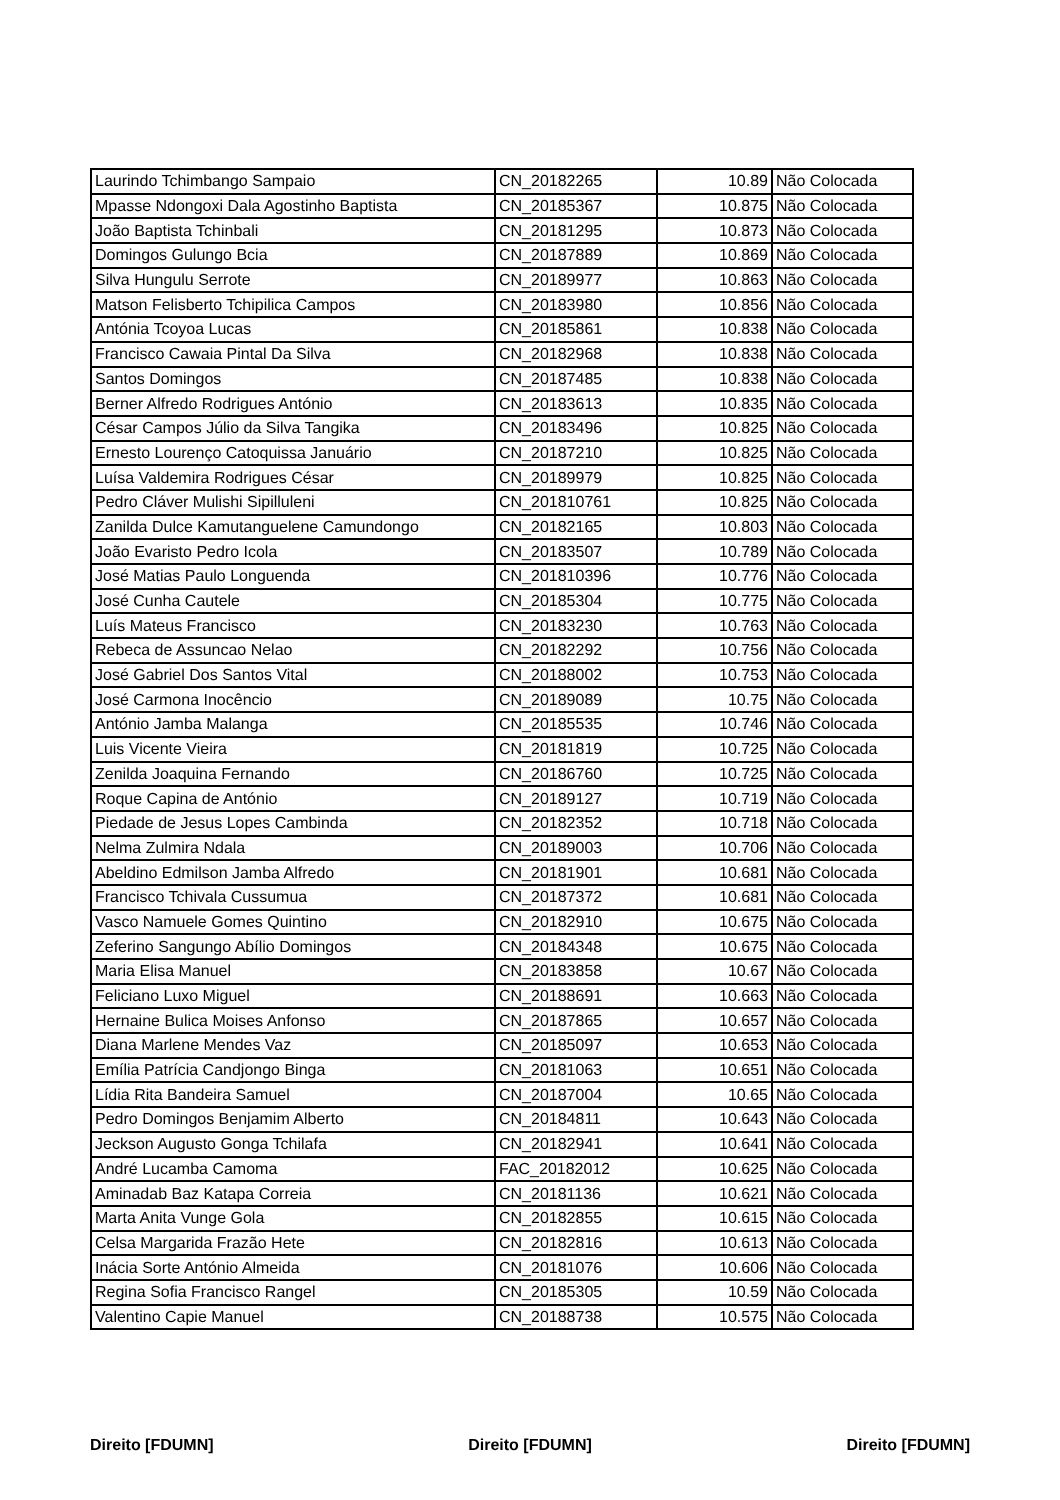| Laurindo Tchimbango Sampaio | CN_20182265 | 10.89 | Não Colocada |
| Mpasse Ndongoxi Dala Agostinho Baptista | CN_20185367 | 10.875 | Não Colocada |
| João Baptista Tchinbali | CN_20181295 | 10.873 | Não Colocada |
| Domingos Gulungo Bcia | CN_20187889 | 10.869 | Não Colocada |
| Silva Hungulu Serrote | CN_20189977 | 10.863 | Não Colocada |
| Matson Felisberto Tchipilica Campos | CN_20183980 | 10.856 | Não Colocada |
| Antónia Tcoyoa Lucas | CN_20185861 | 10.838 | Não Colocada |
| Francisco Cawaia Pintal Da Silva | CN_20182968 | 10.838 | Não Colocada |
| Santos Domingos | CN_20187485 | 10.838 | Não Colocada |
| Berner Alfredo Rodrigues António | CN_20183613 | 10.835 | Não Colocada |
| César Campos Júlio da Silva Tangika | CN_20183496 | 10.825 | Não Colocada |
| Ernesto Lourenço Catoquissa Januário | CN_20187210 | 10.825 | Não Colocada |
| Luísa Valdemira Rodrigues César | CN_20189979 | 10.825 | Não Colocada |
| Pedro Cláver Mulishi Sipilluleni | CN_201810761 | 10.825 | Não Colocada |
| Zanilda Dulce Kamutanguelene Camundongo | CN_20182165 | 10.803 | Não Colocada |
| João Evaristo Pedro Icola | CN_20183507 | 10.789 | Não Colocada |
| José Matias Paulo Longuenda | CN_201810396 | 10.776 | Não Colocada |
| José Cunha Cautele | CN_20185304 | 10.775 | Não Colocada |
| Luís Mateus Francisco | CN_20183230 | 10.763 | Não Colocada |
| Rebeca de Assuncao Nelao | CN_20182292 | 10.756 | Não Colocada |
| José Gabriel Dos Santos Vital | CN_20188002 | 10.753 | Não Colocada |
| José Carmona Inocêncio | CN_20189089 | 10.75 | Não Colocada |
| António Jamba Malanga | CN_20185535 | 10.746 | Não Colocada |
| Luis Vicente Vieira | CN_20181819 | 10.725 | Não Colocada |
| Zenilda Joaquina Fernando | CN_20186760 | 10.725 | Não Colocada |
| Roque Capina de António | CN_20189127 | 10.719 | Não Colocada |
| Piedade de Jesus Lopes Cambinda | CN_20182352 | 10.718 | Não Colocada |
| Nelma Zulmira Ndala | CN_20189003 | 10.706 | Não Colocada |
| Abeldino Edmilson Jamba Alfredo | CN_20181901 | 10.681 | Não Colocada |
| Francisco Tchivala Cussumua | CN_20187372 | 10.681 | Não Colocada |
| Vasco Namuele Gomes Quintino | CN_20182910 | 10.675 | Não Colocada |
| Zeferino Sangungo Abílio Domingos | CN_20184348 | 10.675 | Não Colocada |
| Maria Elisa Manuel | CN_20183858 | 10.67 | Não Colocada |
| Feliciano Luxo Miguel | CN_20188691 | 10.663 | Não Colocada |
| Hernaine Bulica Moises Anfonso | CN_20187865 | 10.657 | Não Colocada |
| Diana Marlene Mendes Vaz | CN_20185097 | 10.653 | Não Colocada |
| Emília Patrícia Candjongo Binga | CN_20181063 | 10.651 | Não Colocada |
| Lídia Rita Bandeira Samuel | CN_20187004 | 10.65 | Não Colocada |
| Pedro Domingos Benjamim Alberto | CN_20184811 | 10.643 | Não Colocada |
| Jeckson Augusto Gonga Tchilafa | CN_20182941 | 10.641 | Não Colocada |
| André Lucamba Camoma | FAC_20182012 | 10.625 | Não Colocada |
| Aminadab Baz Katapa Correia | CN_20181136 | 10.621 | Não Colocada |
| Marta Anita Vunge Gola | CN_20182855 | 10.615 | Não Colocada |
| Celsa Margarida Frazão Hete | CN_20182816 | 10.613 | Não Colocada |
| Inácia Sorte António Almeida | CN_20181076 | 10.606 | Não Colocada |
| Regina Sofia Francisco Rangel | CN_20185305 | 10.59 | Não Colocada |
| Valentino Capie Manuel | CN_20188738 | 10.575 | Não Colocada |
Direito [FDUMN] Direito [FDUMN] Direito [FDUMN]